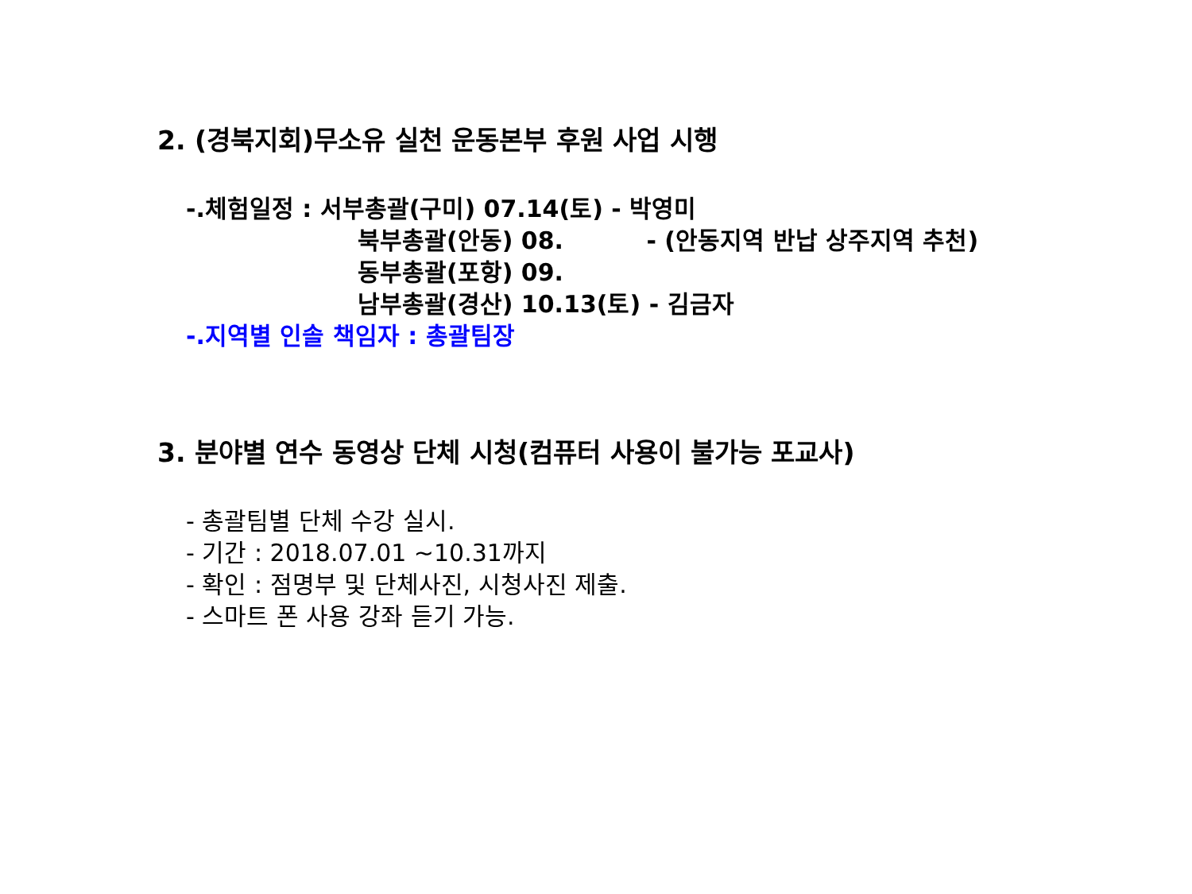2. (경북지회)무소유 실천 운동본부 후원 사업 시행
-.체험일정 : 서부총괄(구미) 07.14(토) - 박영미
북부총괄(안동) 08. - (안동지역 반납 상주지역 추천)
동부총괄(포항) 09.
남부총괄(경산) 10.13(토) - 김금자
-.지역별 인솔 책임자 : 총괄팀장
3. 분야별 연수 동영상 단체 시청(컴퓨터 사용이 불가능 포교사)
- 총괄팀별 단체 수강 실시.
- 기간 : 2018.07.01 ~10.31까지
- 확인 : 점명부 및 단체사진, 시청사진 제출.
- 스마트 폰 사용 강좌 듣기 가능.